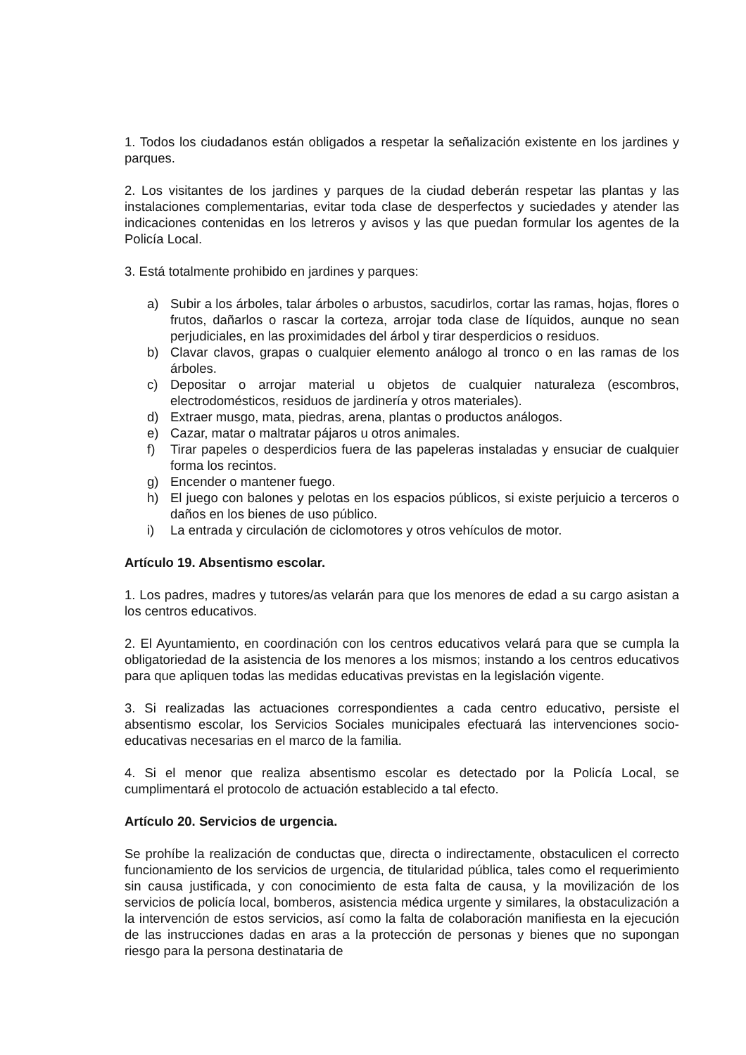1. Todos los ciudadanos están obligados a respetar la señalización existente en los jardines y parques.
2. Los visitantes de los jardines y parques de la ciudad deberán respetar las plantas y las instalaciones complementarias, evitar toda clase de desperfectos y suciedades y atender las indicaciones contenidas en los letreros y avisos y las que puedan formular los agentes de la Policía Local.
3. Está totalmente prohibido en jardines y parques:
a) Subir a los árboles, talar árboles o arbustos, sacudirlos, cortar las ramas, hojas, flores o frutos, dañarlos o rascar la corteza, arrojar toda clase de líquidos, aunque no sean perjudiciales, en las proximidades del árbol y tirar desperdicios o residuos.
b) Clavar clavos, grapas o cualquier elemento análogo al tronco o en las ramas de los árboles.
c) Depositar o arrojar material u objetos de cualquier naturaleza (escombros, electrodomésticos, residuos de jardinería y otros materiales).
d) Extraer musgo, mata, piedras, arena, plantas o productos análogos.
e) Cazar, matar o maltratar pájaros u otros animales.
f) Tirar papeles o desperdicios fuera de las papeleras instaladas y ensuciar de cualquier forma los recintos.
g) Encender o mantener fuego.
h) El juego con balones y pelotas en los espacios públicos, si existe perjuicio a terceros o daños en los bienes de uso público.
i) La entrada y circulación de ciclomotores y otros vehículos de motor.
Artículo 19. Absentismo escolar.
1. Los padres, madres y tutores/as velarán para que los menores de edad a su cargo asistan a los centros educativos.
2. El Ayuntamiento, en coordinación con los centros educativos velará para que se cumpla la obligatoriedad de la asistencia de los menores a los mismos; instando a los centros educativos para que apliquen todas las medidas educativas previstas en la legislación vigente.
3. Si realizadas las actuaciones correspondientes a cada centro educativo, persiste el absentismo escolar, los Servicios Sociales municipales efectuará las intervenciones socio-educativas necesarias en el marco de la familia.
4. Si el menor que realiza absentismo escolar es detectado por la Policía Local, se cumplimentará el protocolo de actuación establecido a tal efecto.
Artículo 20. Servicios de urgencia.
Se prohíbe la realización de conductas que, directa o indirectamente, obstaculicen el correcto funcionamiento de los servicios de urgencia, de titularidad pública, tales como el requerimiento sin causa justificada, y con conocimiento de esta falta de causa, y la movilización de los servicios de policía local, bomberos, asistencia médica urgente y similares, la obstaculización a la intervención de estos servicios, así como la falta de colaboración manifiesta en la ejecución de las instrucciones dadas en aras a la protección de personas y bienes que no supongan riesgo para la persona destinataria de